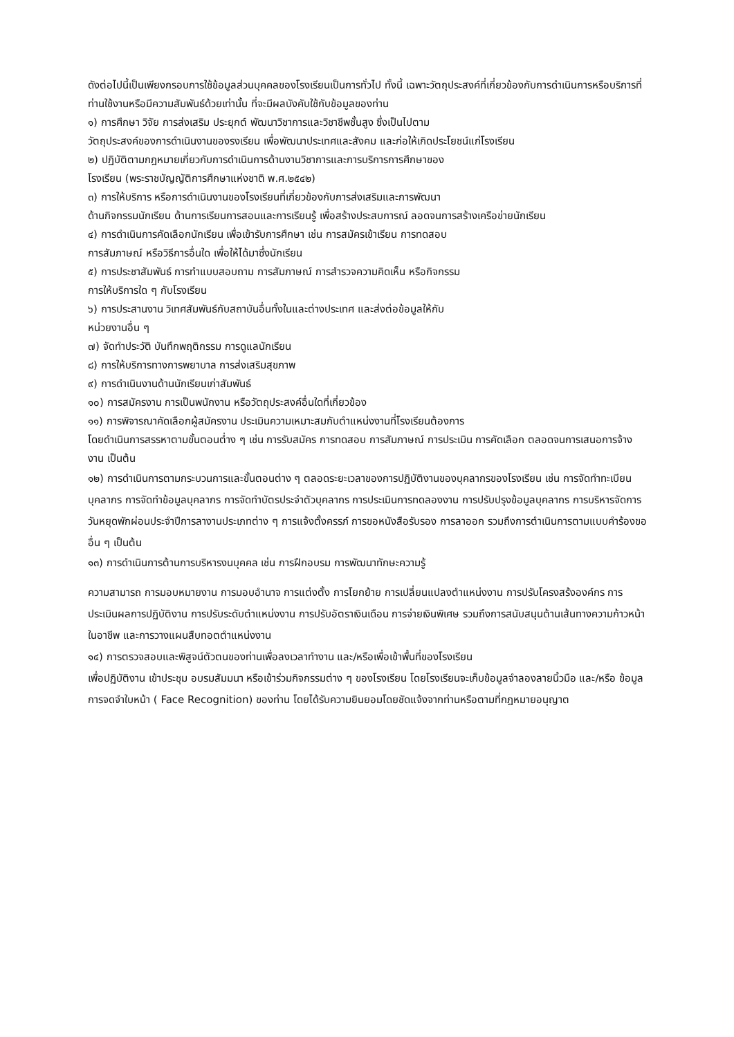ดังต่อไปนี้เป็นเพียงกรอบการใช้ข้อมูลส่วนบุคคลของโรงเรียนเป็นการทั่วไป ทั้งนี้ เฉพาะวัตถุประสงค์ที่เกี่ยวข้องกับการดำเนินการหรือบริการที่ท่านใช้งานหรือมีความสัมพันธ์ด้วยเท่านั้น ที่จะมีผลบังคับใช้กับข้อมูลของท่าน
๑) การศึกษา วิจัย การส่งเสริม ประยุกต์ พัฒนาวิชาการและวิชาชีพชั้นสูง ซึ่งเป็นไปตาม
วัตถุประสงค์ของการดำเนินงานของรงเรียน เพื่อพัฒนาประเทศและสังคม และก่อให้เกิดประโยชน์แก่โรงเรียน
๒) ปฏิบัติตามกฎหมายเกี่ยวกับการดำเนินการด้านงานวิชาการและการบริการการศึกษาของ
โรงเรียน (พระราชบัญญัติการศึกษาแห่งชาติ พ.ศ.๒๕๔๒)
๓) การให้บริการ หรือการดำเนินงานของโรงเรียนที่เกี่ยวข้องกับการส่งเสริมและการพัฒนา
ด้านกิจกรรมนักเรียน ด้านการเรียนการสอนและการเรียนรู้ เพื่อสร้างประสบการณ์ ลอดจนการสร้างเครือข่ายนักเรียน
๔) การดำเนินการคัดเลือกนักเรียน เพื่อเข้ารับการศึกษา เช่น การสมัครเข้าเรียน การทดสอบ
การสัมภาษณ์ หรือวิธีการอื่นใด เพื่อให้ได้มาซึ่งนักเรียน
๕) การประชาสัมพันธ์ การทำแบบสอบถาม การสัมภาษณ์ การสำรวจความคิดเห็น หรือกิจกรรม
การให้บริการใด ๆ กับโรงเรียน
๖) การประสานงาน วิเทศสัมพันธ์กับสถาบันอื่นทั้งในและต่างประเทศ และส่งต่อข้อมูลให้กับ
หน่วยงานอื่น ๆ
๗) จัดทำประวัติ บันทึกพฤติกรรม การดูแลนักเรียน
๘) การให้บริการทางการพยาบาล การส่งเสริมสุขภาพ
๙) การดำเนินงานด้านนักเรียนเก่าสัมพันธ์
๑๐) การสมัครงาน การเป็นพนักงาน หรือวัตถุประสงค์อื่นใดที่เกี่ยวข้อง
๑๑) การพิจารณาคัดเลือกผู้สมัครงาน ประเมินความเหมาะสมกับตำแหน่งงานที่โรงเรียนต้องการ
โดยดำเนินการสรรหาตามขั้นตอนต่ำง ๆ เช่น การรับสมัคร การทดสอบ การสัมภาษณ์ การประเมิน การคัดเลือก ตลอดจนการเสนอการจ้างงาน เป็นต้น
๑๒) การดำเนินการตามกระบวนการและขั้นตอนต่าง ๆ ตลอดระยะเวลาของการปฏิบัติงานของบุคลากรของโรงเรียน เช่น การจัดทำทะเบียนบุคลากร การจัดทำข้อมูลบุคลากร การจัดทำบัตรประจำตัวบุคลากร การประเมินการทดลองงาน การปรับปรุงข้อมูลบุคลากร การบริหารจัดการวันหยุดพักผ่อนประจำปีการลางานประเภทต่าง ๆ การแจ้งตั้งครรภ์ การขอหนังสือรับรอง การลาออก รวมถึงการตำเนินการตามแบบคำร้องขออื่น ๆ เป็นต้น
๑๓) การดำเนินการต้านการบริหารงนบุคคล เช่น การฝึกอบรม การพัฒนาทักษะความรู้
ความสามารถ การมอบหมายงาน การมอบอำนาจ การแต่งตั้ง การโยกย้าย การเปลี่ยนแปลงตำแหน่งงาน การปรับโครงสร้งองค์กร การประเมินผลการปฏิบัติงาน การปรับระดับตำแหน่งงาน การปรับอัตราเงินเดือน การจ่ายเงินพิเศษ รวมถึงการสนับสนุนต้านเส้นทางความก้าวหน้าในอาชีพ และการวางแผนสืบทอตตำแหน่งงาน
๑๔) การตรวจสอบและพิสูจน์ตัวตนของท่านเพื่อลงเวลาทำงาน และ/หรือเพื่อเข้าพื้นที่ของโรงเรียน
เพื่อปฏิบัติงาน เข้าประชุม อบรมสัมมนา หรือเข้าร่วมกิจกรรมต่าง ๆ ของโรงเรียน โดยโรงเรียนจะเก็บข้อมูลจำลองลายนิ้วมือ และ/หรือ ข้อมูลการจดจำใบหน้า ( Face Recognition) ของท่าน โดยได้รับความยินยอมโดยชัดแจ้งจากท่านหรือตามที่กฎหมายอนุญาต